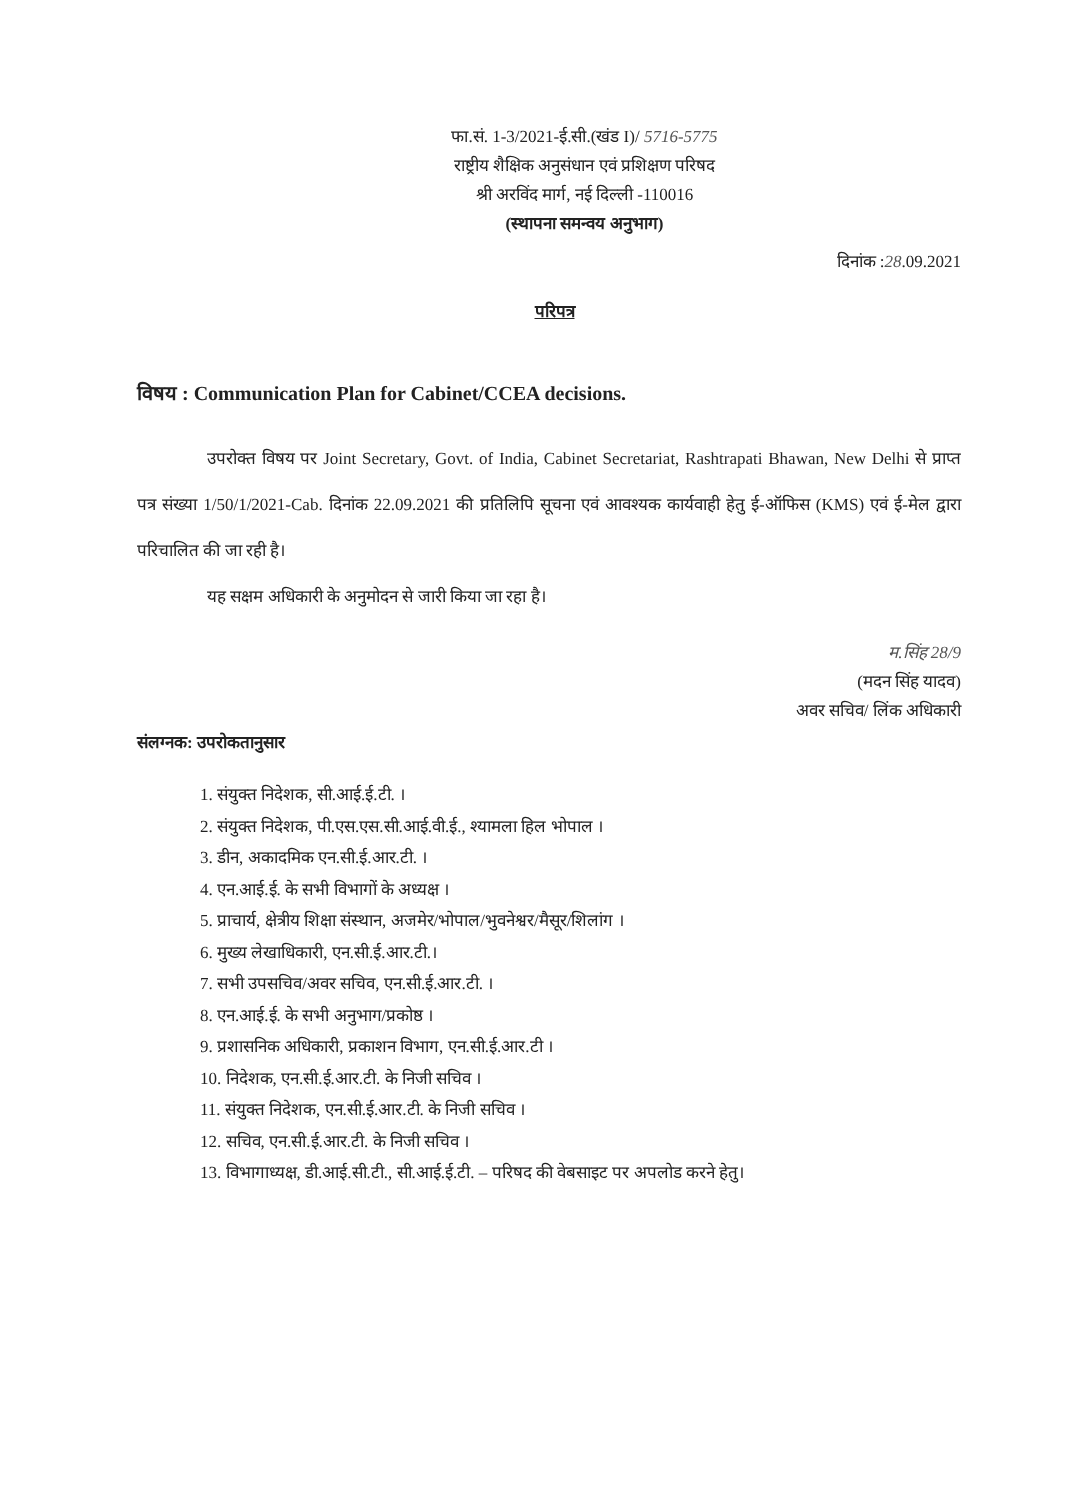फा.सं. 1-3/2021-ई.सी.(खंड I)/ 5716-5775
राष्ट्रीय शैक्षिक अनुसंधान एवं प्रशिक्षण परिषद
श्री अरविंद मार्ग, नई दिल्ली -110016
(स्थापना समन्वय अनुभाग)
दिनांक :28.09.2021
परिपत्र
विषय : Communication Plan for Cabinet/CCEA decisions.
उपरोक्त विषय पर Joint Secretary, Govt. of India, Cabinet Secretariat, Rashtrapati Bhawan, New Delhi से प्राप्त पत्र संख्या 1/50/1/2021-Cab. दिनांक 22.09.2021 की प्रतिलिपि सूचना एवं आवश्यक कार्यवाही हेतु ई-ऑफिस (KMS) एवं ई-मेल द्वारा परिचालित की जा रही है।
यह सक्षम अधिकारी के अनुमोदन से जारी किया जा रहा है।
म.सिंह 28/9
(मदन सिंह यादव)
अवर सचिव/ लिंक अधिकारी
संलग्नक: उपरोकतानुसार
1. संयुक्त निदेशक, सी.आई.ई.टी. ।
2. संयुक्त निदेशक, पी.एस.एस.सी.आई.वी.ई., श्यामला हिल भोपाल ।
3. डीन, अकादमिक एन.सी.ई.आर.टी. ।
4. एन.आई.ई. के सभी विभागों के अध्यक्ष ।
5. प्राचार्य, क्षेत्रीय शिक्षा संस्थान, अजमेर/भोपाल/भुवनेश्वर/मैसूर/शिलांग ।
6. मुख्य लेखाधिकारी, एन.सी.ई.आर.टी.।
7. सभी उपसचिव/अवर सचिव, एन.सी.ई.आर.टी. ।
8. एन.आई.ई. के सभी अनुभाग/प्रकोष्ठ ।
9. प्रशासनिक अधिकारी, प्रकाशन विभाग, एन.सी.ई.आर.टी ।
10. निदेशक, एन.सी.ई.आर.टी. के निजी सचिव ।
11. संयुक्त निदेशक, एन.सी.ई.आर.टी. के निजी सचिव ।
12. सचिव, एन.सी.ई.आर.टी. के निजी सचिव ।
13. विभागाध्यक्ष, डी.आई.सी.टी., सी.आई.ई.टी. – परिषद की वेबसाइट पर अपलोड करने हेतु।